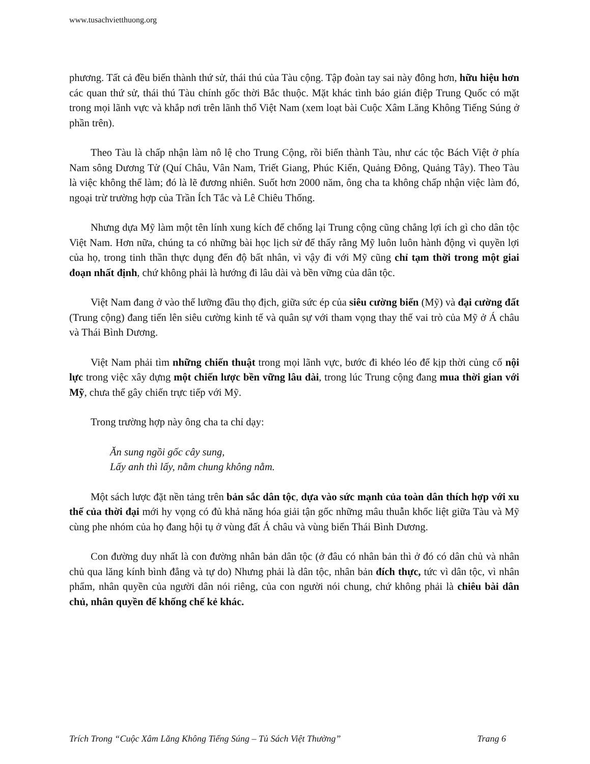www.tusachvietthuong.org
phương. Tất cả đều biến thành thứ sử, thái thú của Tàu cộng. Tập đoàn tay sai này đông hơn, hữu hiệu hơn các quan thứ sử, thái thú Tàu chính gốc thời Bắc thuộc. Mặt khác tình báo gián điệp Trung Quốc có mặt trong mọi lãnh vực và khắp nơi trên lãnh thổ Việt Nam (xem loạt bài Cuộc Xâm Lăng Không Tiếng Súng ở phần trên).
Theo Tàu là chấp nhận làm nô lệ cho Trung Cộng, rồi biến thành Tàu, như các tộc Bách Việt ở phía Nam sông Dương Tử (Quí Châu, Vân Nam, Triết Giang, Phúc Kiến, Quảng Đông, Quảng Tây). Theo Tàu là việc không thể làm; đó là lẽ đương nhiên. Suốt hơn 2000 năm, ông cha ta không chấp nhận việc làm đó, ngoại trừ trường hợp của Trần Ích Tắc và Lê Chiêu Thống.
Nhưng dựa Mỹ làm một tên lính xung kích để chống lại Trung cộng cũng chẳng lợi ích gì cho dân tộc Việt Nam. Hơn nữa, chúng ta có những bài học lịch sử để thấy rằng Mỹ luôn luôn hành động vì quyền lợi của họ, trong tinh thần thực dụng đến độ bất nhân, vì vậy đi với Mỹ cũng chỉ tạm thời trong một giai đoạn nhất định, chứ không phải là hướng đi lâu dài và bền vững của dân tộc.
Việt Nam đang ở vào thế lưỡng đầu thọ địch, giữa sức ép của siêu cường biển (Mỹ) và đại cường đất (Trung cộng) đang tiến lên siêu cường kinh tế và quân sự với tham vọng thay thế vai trò của Mỹ ở Á châu và Thái Bình Dương.
Việt Nam phải tìm những chiến thuật trong mọi lãnh vực, bước đi khéo léo để kịp thời củng cố nội lực trong việc xây dựng một chiến lược bền vững lâu dài, trong lúc Trung cộng đang mua thời gian với Mỹ, chưa thể gây chiến trực tiếp với Mỹ.
Trong trường hợp này ông cha ta chỉ dạy:
Ăn sung ngồi gốc cây sung,
Lấy anh thì lấy, nằm chung không nằm.
Một sách lược đặt nền tảng trên bản sắc dân tộc, dựa vào sức mạnh của toàn dân thích hợp với xu thế của thời đại mới hy vọng có đủ khả năng hóa giải tận gốc những mâu thuẫn khốc liệt giữa Tàu và Mỹ cùng phe nhóm của họ đang hội tụ ở vùng đất Á châu và vùng biển Thái Bình Dương.
Con đường duy nhất là con đường nhân bản dân tộc (ở đâu có nhân bản thì ở đó có dân chủ và nhân chủ qua lăng kính bình đẳng và tự do) Nhưng phải là dân tộc, nhân bản đích thực, tức vì dân tộc, vì nhân phẩm, nhân quyền của người dân nói riêng, của con người nói chung, chứ không phải là chiêu bài dân chủ, nhân quyền để khống chế kẻ khác.
Trích Trong “Cuộc Xâm Lăng Không Tiếng Súng – Tủ Sách Việt Thường” Trang 6